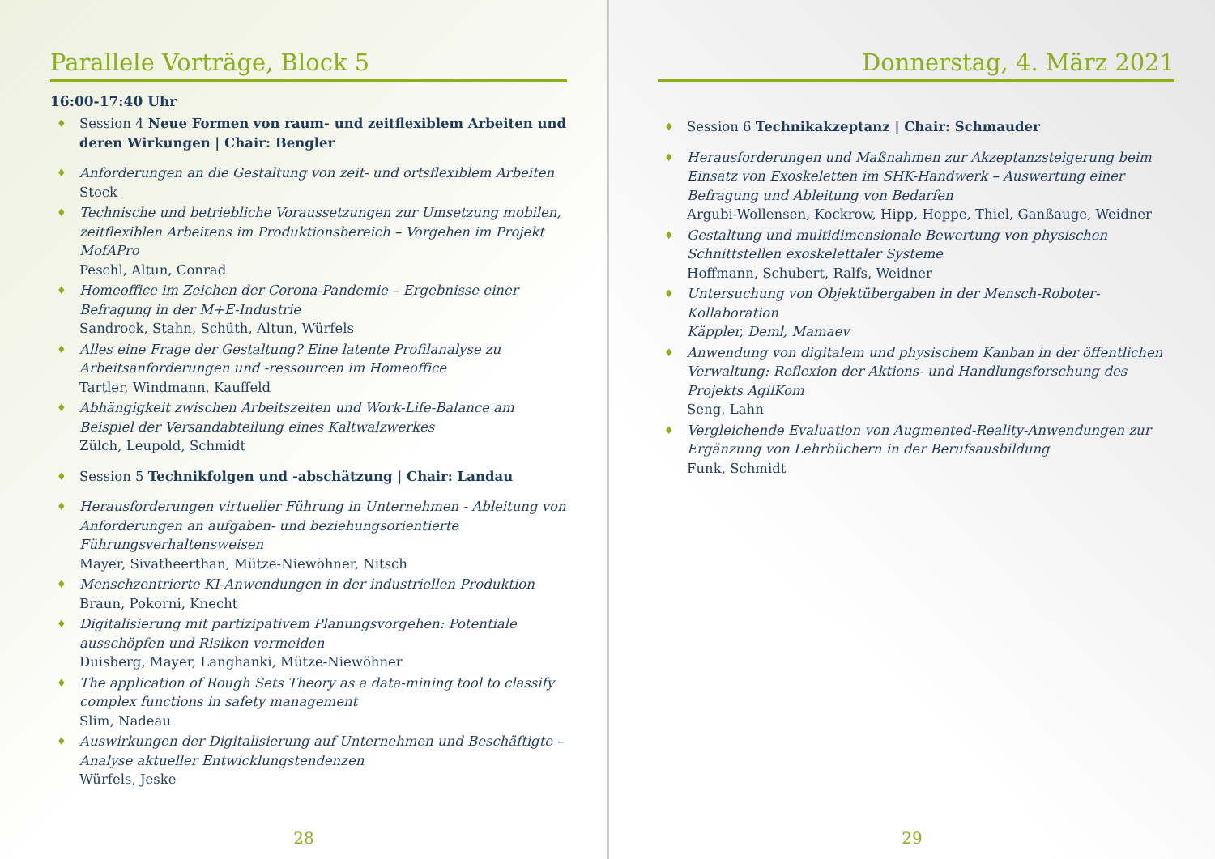Parallele Vorträge, Block 5
16:00-17:40 Uhr
♦ Session 4 Neue Formen von raum- und zeitflexiblem Arbeiten und deren Wirkungen | Chair: Bengler
♦ Anforderungen an die Gestaltung von zeit- und ortsflexiblem Arbeiten
Stock
♦ Technische und betriebliche Voraussetzungen zur Umsetzung mobilen, zeitflexiblen Arbeitens im Produktionsbereich – Vorgehen im Projekt MofAPro
Peschl, Altun, Conrad
♦ Homeoffice im Zeichen der Corona-Pandemie – Ergebnisse einer Befragung in der M+E-Industrie
Sandrock, Stahn, Schüth, Altun, Würfels
♦ Alles eine Frage der Gestaltung? Eine latente Profilanalyse zu Arbeitsanforderungen und -ressourcen im Homeoffice
Tartler, Windmann, Kauffeld
♦ Abhängigkeit zwischen Arbeitszeiten und Work-Life-Balance am Beispiel der Versandabteilung eines Kaltwalzwerkes
Zülch, Leupold, Schmidt
♦ Session 5 Technikfolgen und -abschätzung | Chair: Landau
♦ Herausforderungen virtueller Führung in Unternehmen - Ableitung von Anforderungen an aufgaben- und beziehungsorientierte Führungsverhaltensweisen
Mayer, Sivatheerthan, Mütze-Niewöhner, Nitsch
♦ Menschzentrierte KI-Anwendungen in der industriellen Produktion
Braun, Pokorni, Knecht
♦ Digitalisierung mit partizipativem Planungsvorgehen: Potentiale ausschöpfen und Risiken vermeiden
Duisberg, Mayer, Langhanki, Mütze-Niewöhner
♦ The application of Rough Sets Theory as a data-mining tool to classify complex functions in safety management
Slim, Nadeau
♦ Auswirkungen der Digitalisierung auf Unternehmen und Beschäftigte – Analyse aktueller Entwicklungstendenzen
Würfels, Jeske
28
Donnerstag, 4. März 2021
♦ Session 6 Technikakzeptanz | Chair: Schmauder
♦ Herausforderungen und Maßnahmen zur Akzeptanzsteigerung beim Einsatz von Exoskeletten im SHK-Handwerk – Auswertung einer Befragung und Ableitung von Bedarfen
Argubi-Wollensen, Kockrow, Hipp, Hoppe, Thiel, Ganßauge, Weidner
♦ Gestaltung und multidimensionale Bewertung von physischen Schnittstellen exoskelettaler Systeme
Hoffmann, Schubert, Ralfs, Weidner
♦ Untersuchung von Objektübergaben in der Mensch-Roboter-Kollaboration
Käppler, Deml, Mamaev
♦ Anwendung von digitalem und physischem Kanban in der öffentlichen Verwaltung: Reflexion der Aktions- und Handlungsforschung des Projekts AgilKom
Seng, Lahn
♦ Vergleichende Evaluation von Augmented-Reality-Anwendungen zur Ergänzung von Lehrbüchern in der Berufsausbildung
Funk, Schmidt
29